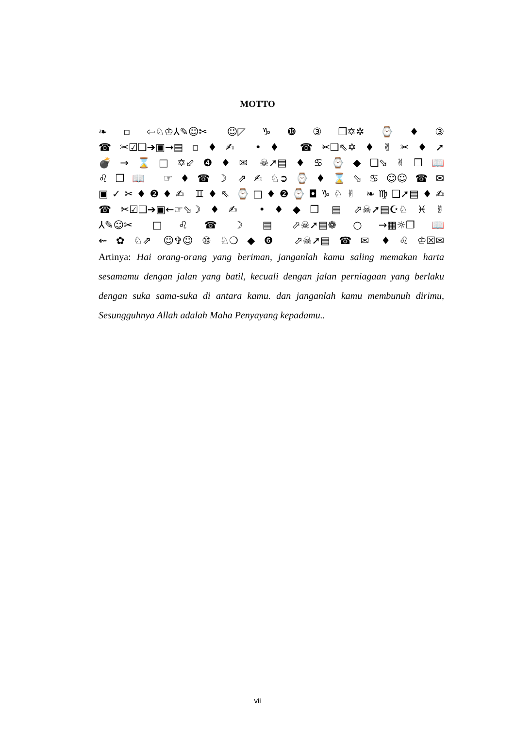MOTTO
❧▫⇦♘♔⅄✎☺✂ ☺◸♑❿③❒✡✲⌚♦③
☎✂☑❑➔▣→▤▫♦✍ •♦ ☎✂❑⇖✡♦✌✂♦➚
💣→⌛□✡⬃❹♦✉ ☠➚▤♦♋⌚◆❑⬂✌❒📖
♌❒📖 ☞♦☎☽ ⇗✍♘➲⌚♦⌛⬂♋☺☺☎✉
▣✓✂♦❷♦✍ ♊♦⇖ ⌚□♦❷⌚◘♑♘✌ ❧♍❑➚▤♦✍
☎✂☑❑➔▣←☞⬂☽♦✍ •♦◆❒ ▤ ⬀☠➚▤☪♘♓✌
⅄✎☺✂ □♌☎☽ ▤ ⬀☠➚▤❁○→▦☼❒📖
⇜✿♘⇗ ☺✞☺⑩♘❍◆❻ ⬀☠➚▤☎✉ ♦♌♔☒✉
Artinya: Hai orang-orang yang beriman, janganlah kamu saling memakan harta sesamamu dengan jalan yang batil, kecuali dengan jalan perniagaan yang berlaku dengan suka sama-suka di antara kamu. dan janganlah kamu membunuh dirimu, Sesungguhnya Allah adalah Maha Penyayang kepadamu..
vii